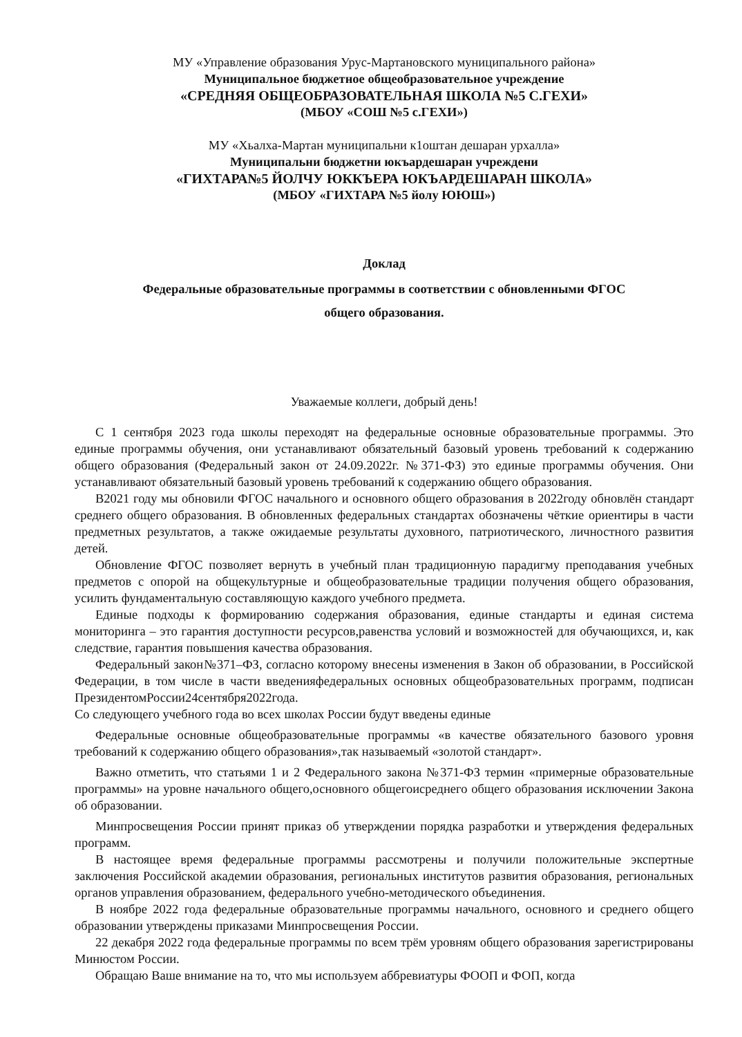МУ «Управление образования Урус-Мартановского муниципального района»
Муниципальное бюджетное общеобразовательное учреждение
«СРЕДНЯЯ ОБЩЕОБРАЗОВАТЕЛЬНАЯ ШКОЛА №5 С.ГЕХИ»
(МБОУ «СОШ №5 с.ГЕХИ»)
МУ «Хьалха-Мартан муниципальни к1оштан дешаран урхалла»
Муниципальни бюджетни юкъардешаран учреждени
«ГИХТАРА№5 ЙОЛЧУ ЮККЪЕРА ЮКЪАРДЕШАРАН ШКОЛА»
(МБОУ «ГИХТАРА №5 йолу ЮЮШ»)
Доклад
Федеральные образовательные программы в соответствии с обновленными ФГОС
общего образования.
Уважаемые коллеги, добрый день!
С 1 сентября 2023 года школы переходят на федеральные основные образовательные программы. Это единые программы обучения, они устанавливают обязательный базовый уровень требований к содержанию общего образования (Федеральный закон от 24.09.2022г. №371-ФЗ) это единые программы обучения. Они устанавливают обязательный базовый уровень требований к содержанию общего образования.
В2021 году мы обновили ФГОС начального и основного общего образования в 2022году обновлён стандарт среднего общего образования. В обновленных федеральных стандартах обозначены чёткие ориентиры в части предметных результатов, а также ожидаемые результаты духовного, патриотического, личностного развития детей.
Обновление ФГОС позволяет вернуть в учебный план традиционную парадигму преподавания учебных предметов с опорой на общекультурные и общеобразовательные традиции получения общего образования, усилить фундаментальную составляющую каждого учебного предмета.
Единые подходы к формированию содержания образования, единые стандарты и единая система мониторинга – это гарантия доступности ресурсов,равенства условий и возможностей для обучающихся, и, как следствие, гарантия повышения качества образования.
Федеральный закон№371–ФЗ, согласно которому внесены изменения в Закон об образовании, в Российской Федерации, в том числе в части введенияфедеральных основных общеобразовательных программ, подписан ПрезидентомРоссии24сентября2022года.
Со следующего учебного года во всех школах России будут введены единые
Федеральные основные общеобразовательные программы «в качестве обязательного базового уровня требований к содержанию общего образования»,так называемый «золотой стандарт».
Важно отметить, что статьями 1 и 2 Федерального закона №371-ФЗ термин «примерные образовательные программы» на уровне начального общего,основного общегоисреднего общего образования исключении Закона об образовании.
Минпросвещения России принят приказ об утверждении порядка разработки и утверждения федеральных программ.
В настоящее время федеральные программы рассмотрены и получили положительные экспертные заключения Российской академии образования, региональных институтов развития образования, региональных органов управления образованием, федерального учебно-методического объединения.
В ноябре 2022 года федеральные образовательные программы начального, основного и среднего общего образовании утверждены приказами Минпросвещения России.
22 декабря 2022 года федеральные программы по всем трём уровням общего образования зарегистрированы Минюстом России.
Обращаю Ваше внимание на то, что мы используем аббревиатуры ФООП и ФОП, когда